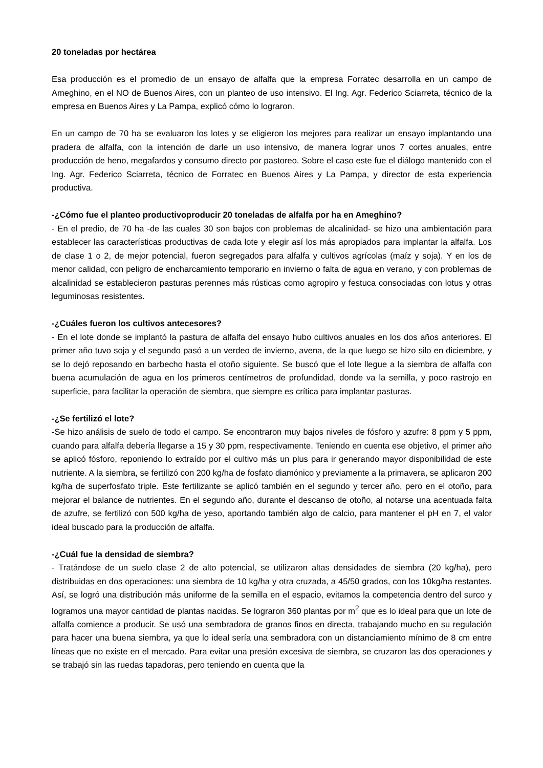20 toneladas por hectárea
Esa producción es el promedio de un ensayo de alfalfa que la empresa Forratec desarrolla en un campo de Ameghino, en el NO de Buenos Aires, con un planteo de uso intensivo. El Ing. Agr. Federico Sciarreta, técnico de la empresa en Buenos Aires y La Pampa, explicó cómo lo lograron.
En un campo de 70 ha se evaluaron los lotes y se eligieron los mejores para realizar un ensayo implantando una pradera de alfalfa, con la intención de darle un uso intensivo, de manera lograr unos 7 cortes anuales, entre producción de heno, megafardos y consumo directo por pastoreo. Sobre el caso este fue el diálogo mantenido con el Ing. Agr. Federico Sciarreta, técnico de Forratec en Buenos Aires y La Pampa, y director de esta experiencia productiva.
-¿Cómo fue el planteo productivoproducir 20 toneladas de alfalfa por ha en Ameghino?
- En el predio, de 70 ha -de las cuales 30 son bajos con problemas de alcalinidad- se hizo una ambientación para establecer las características productivas de cada lote y elegir así los más apropiados para implantar la alfalfa. Los de clase 1 o 2, de mejor potencial, fueron segregados para alfalfa y cultivos agrícolas (maíz y soja). Y en los de menor calidad, con peligro de encharcamiento temporario en invierno o falta de agua en verano, y con problemas de alcalinidad se establecieron pasturas perennes más rústicas como agropiro y festuca consociadas con lotus y otras leguminosas resistentes.
-¿Cuáles fueron los cultivos antecesores?
- En el lote donde se implantó la pastura de alfalfa del ensayo hubo cultivos anuales en los dos años anteriores. El primer año tuvo soja y el segundo pasó a un verdeo de invierno, avena, de la que luego se hizo silo en diciembre, y se lo dejó reposando en barbecho hasta el otoño siguiente. Se buscó que el lote llegue a la siembra de alfalfa con buena acumulación de agua en los primeros centímetros de profundidad, donde va la semilla, y poco rastrojo en superficie, para facilitar la operación de siembra, que siempre es crítica para implantar pasturas.
-¿Se fertilizó el lote?
-Se hizo análisis de suelo de todo el campo. Se encontraron muy bajos niveles de fósforo y azufre: 8 ppm y 5 ppm, cuando para alfalfa debería llegarse a 15 y 30 ppm, respectivamente. Teniendo en cuenta ese objetivo, el primer año se aplicó fósforo, reponiendo lo extraído por el cultivo más un plus para ir generando mayor disponibilidad de este nutriente. A la siembra, se fertilizó con 200 kg/ha de fosfato diamónico y previamente a la primavera, se aplicaron 200 kg/ha de superfosfato triple. Este fertilizante se aplicó también en el segundo y tercer año, pero en el otoño, para mejorar el balance de nutrientes. En el segundo año, durante el descanso de otoño, al notarse una acentuada falta de azufre, se fertilizó con 500 kg/ha de yeso, aportando también algo de calcio, para mantener el pH en 7, el valor ideal buscado para la producción de alfalfa.
-¿Cuál fue la densidad de siembra?
- Tratándose de un suelo clase 2 de alto potencial, se utilizaron altas densidades de siembra (20 kg/ha), pero distribuidas en dos operaciones: una siembra de 10 kg/ha y otra cruzada, a 45/50 grados, con los 10kg/ha restantes. Así, se logró una distribución más uniforme de la semilla en el espacio, evitamos la competencia dentro del surco y logramos una mayor cantidad de plantas nacidas. Se lograron 360 plantas por m<sup>2</sup> que es lo ideal para que un lote de alfalfa comience a producir. Se usó una sembradora de granos finos en directa, trabajando mucho en su regulación para hacer una buena siembra, ya que lo ideal sería una sembradora con un distanciamiento mínimo de 8 cm entre líneas que no existe en el mercado. Para evitar una presión excesiva de siembra, se cruzaron las dos operaciones y se trabajó sin las ruedas tapadoras, pero teniendo en cuenta que la